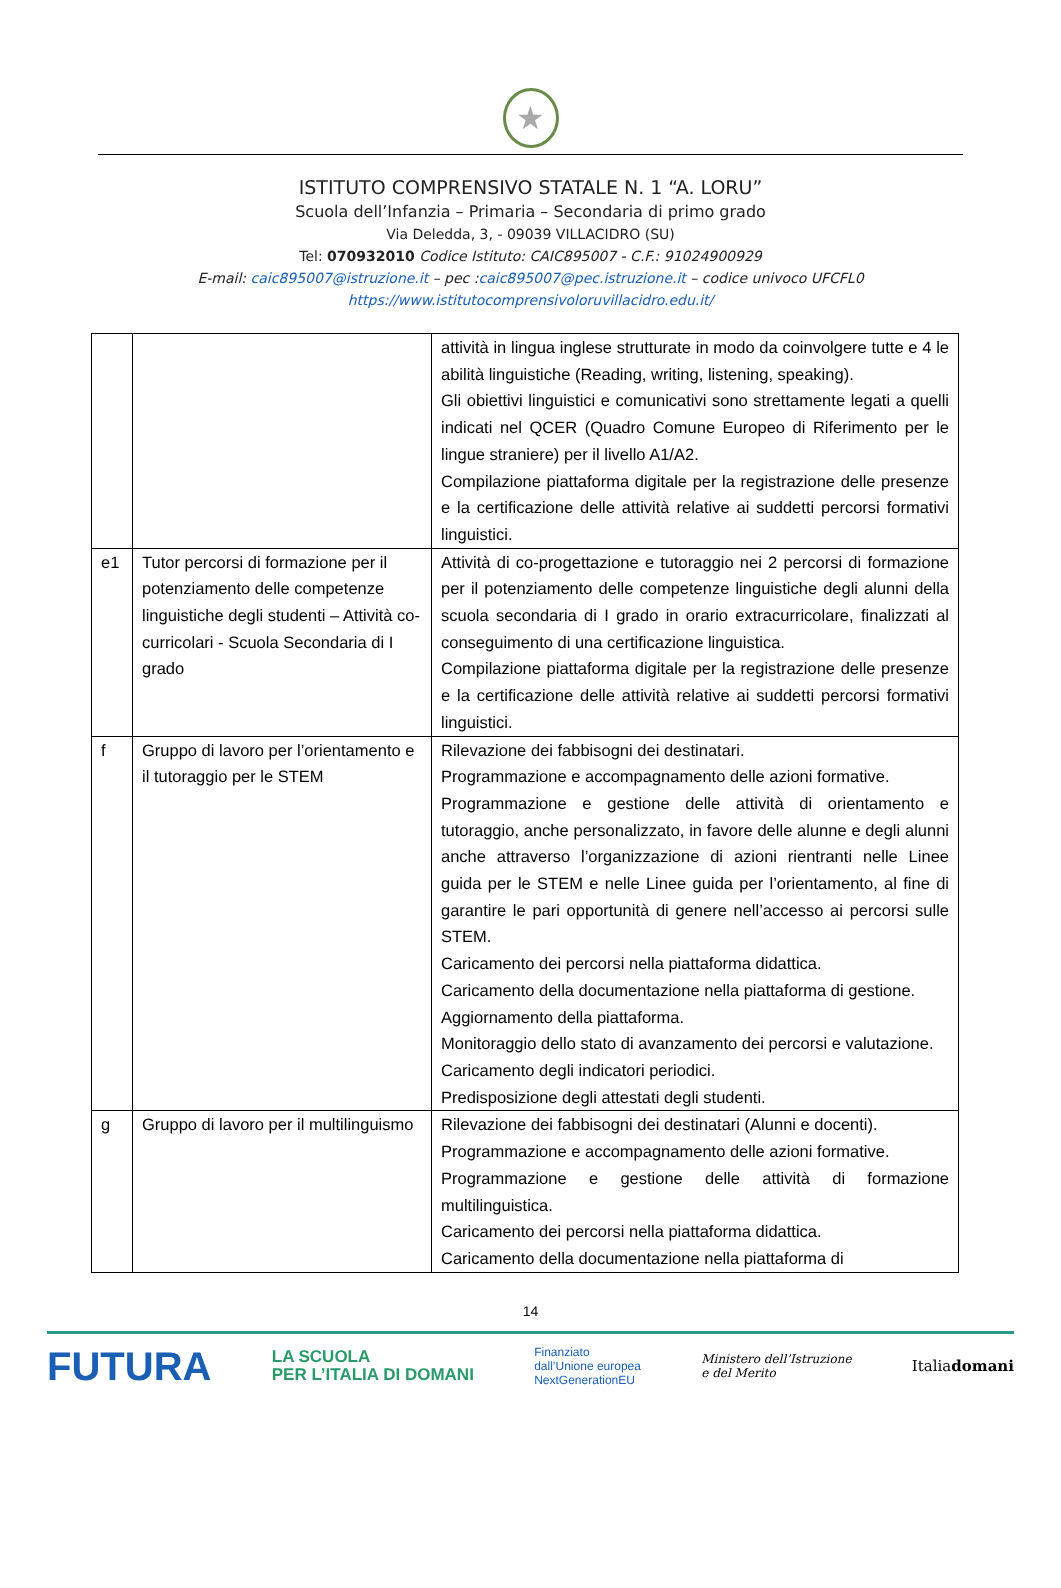★
ISTITUTO COMPRENSIVO STATALE N. 1 “A. LORU”
Scuola dell’Infanzia – Primaria – Secondaria di primo grado
Via Deledda, 3, - 09039 VILLACIDRO (SU)
Tel: 070932010 Codice Istituto: CAIC895007 - C.F.: 91024900929
E-mail: caic895007@istruzione.it – pec :caic895007@pec.istruzione.it – codice univoco UFCFL0
https://www.istitutocomprensivoloruvillacidro.edu.it/
| | | attività in lingua inglese strutturate in modo da coinvolgere tutte e 4 le abilità linguistiche (Reading, writing, listening, speaking). Gli obiettivi linguistici e comunicativi sono strettamente legati a quelli indicati nel QCER (Quadro Comune Europeo di Riferimento per le lingue straniere) per il livello A1/A2. Compilazione piattaforma digitale per la registrazione delle presenze e la certificazione delle attività relative ai suddetti percorsi formativi linguistici. |
| e1 | Tutor percorsi di formazione per il potenziamento delle competenze linguistiche degli studenti – Attività co-curricolari - Scuola Secondaria di I grado | Attività di co-progettazione e tutoraggio nei 2 percorsi di formazione per il potenziamento delle competenze linguistiche degli alunni della scuola secondaria di I grado in orario extracurricolare, finalizzati al conseguimento di una certificazione linguistica. Compilazione piattaforma digitale per la registrazione delle presenze e la certificazione delle attività relative ai suddetti percorsi formativi linguistici. |
| f | Gruppo di lavoro per l’orientamento e il tutoraggio per le STEM | Rilevazione dei fabbisogni dei destinatari. Programmazione e accompagnamento delle azioni formative. Programmazione e gestione delle attività di orientamento e tutoraggio, anche personalizzato, in favore delle alunne e degli alunni anche attraverso l’organizzazione di azioni rientranti nelle Linee guida per le STEM e nelle Linee guida per l’orientamento, al fine di garantire le pari opportunità di genere nell’accesso ai percorsi sulle STEM. Caricamento dei percorsi nella piattaforma didattica. Caricamento della documentazione nella piattaforma di gestione. Aggiornamento della piattaforma. Monitoraggio dello stato di avanzamento dei percorsi e valutazione. Caricamento degli indicatori periodici. Predisposizione degli attestati degli studenti. |
| g | Gruppo di lavoro per il multilinguismo | Rilevazione dei fabbisogni dei destinatari (Alunni e docenti). Programmazione e accompagnamento delle azioni formative. Programmazione e gestione delle attività di formazione multilinguistica. Caricamento dei percorsi nella piattaforma didattica. Caricamento della documentazione nella piattaforma di |
14
FUTURA LA SCUOLA
PER L’ITALIA DI DOMANI Finanziato
dall’Unione europea
NextGenerationEU Ministero dell’Istruzione
e del Merito Italiadomani